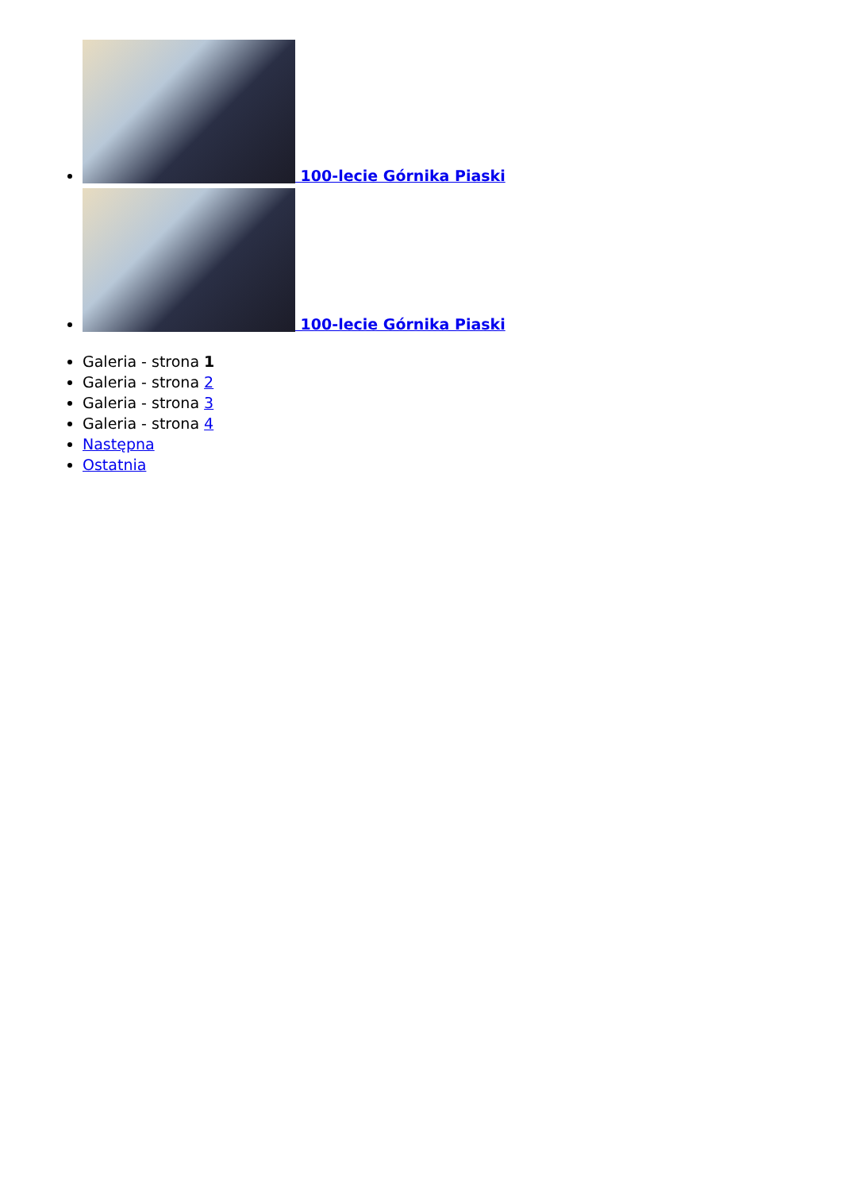100-lecie Górnika Piaski
100-lecie Górnika Piaski
Galeria - strona 1
Galeria - strona 2
Galeria - strona 3
Galeria - strona 4
Następna
Ostatnia